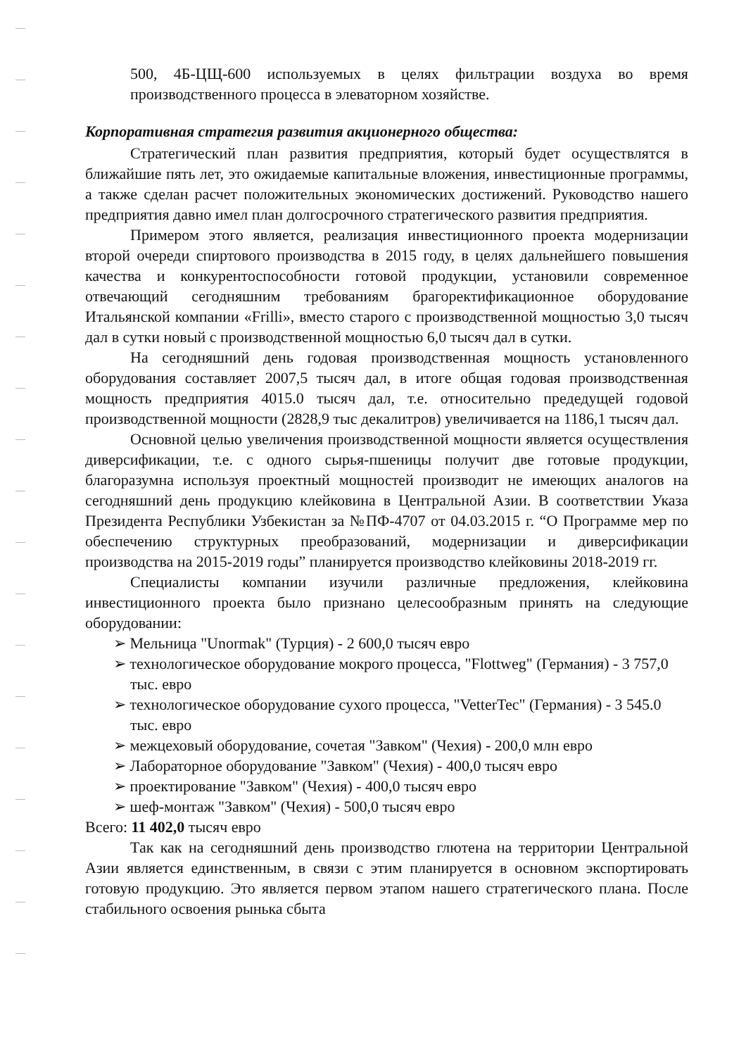500, 4Б-ЦЩ-600 используемых в целях фильтрации воздуха во время производственного процесса в элеваторном хозяйстве.
Корпоративная стратегия развития акционерного общества:
Стратегический план развития предприятия, который будет осуществлятся в ближайшие пять лет, это ожидаемые капитальные вложения, инвестиционные программы, а также сделан расчет положительных экономических достижений. Руководство нашего предприятия давно имел план долгосрочного стратегического развития предприятия.
Примером этого является, реализация инвестиционного проекта модернизации второй очереди спиртового производства в 2015 году, в целях дальнейшего повышения качества и конкурентоспособности готовой продукции, установили современное отвечающий сегодняшним требованиям брагоректификационное оборудование Итальянской компании «Frilli», вместо старого с производственной мощностью 3,0 тысяч дал в сутки новый с производственной мощностью 6,0 тысяч дал в сутки.
На сегодняшний день годовая производственная мощность установленного оборудования составляет 2007,5 тысяч дал, в итоге общая годовая производственная мощность предприятия 4015.0 тысяч дал, т.е. относительно предедущей годовой производственной мощности (2828,9 тыс декалитров) увеличивается на 1186,1 тысяч дал.
Основной целью увеличения производственной мощности является осуществления диверсификации, т.е. с одного сырья-пшеницы получит две готовые продукции, благоразумна используя проектный мощностей производит не имеющих аналогов на сегодняшний день продукцию клейковина в Центральной Азии. В соответствии Указа Президента Республики Узбекистан за №ПФ-4707 от 04.03.2015 г. “О Программе мер по обеспечению структурных преобразований, модернизации и диверсификации производства на 2015-2019 годы” планируется производство клейковины 2018-2019 гг.
Специалисты компании изучили различные предложения, клейковина инвестиционного проекта было признано целесообразным принять на следующие оборудовании:
➢ Мельница "Unormak" (Турция) - 2 600,0 тысяч евро
➢ технологическое оборудование мокрого процесса, "Flottweg" (Германия) - 3 757,0 тыс. евро
➢ технологическое оборудование сухого процесса, "VetterTec" (Германия) - 3 545.0 тыс. евро
➢ межцеховый оборудование, сочетая "Завком" (Чехия) - 200,0 млн евро
➢ Лабораторное оборудование "Завком" (Чехия) - 400,0 тысяч евро
➢ проектирование "Завком" (Чехия) - 400,0 тысяч евро
➢ шеф-монтаж "Завком" (Чехия) - 500,0 тысяч евро
Всего: 11 402,0 тысяч евро
Так как на сегодняшний день производство глютена на территории Центральной Азии является единственным, в связи с этим планируется в основном экспортировать готовую продукцию. Это является первом этапом нашего стратегического плана. После стабильного освоения рынька сбыта